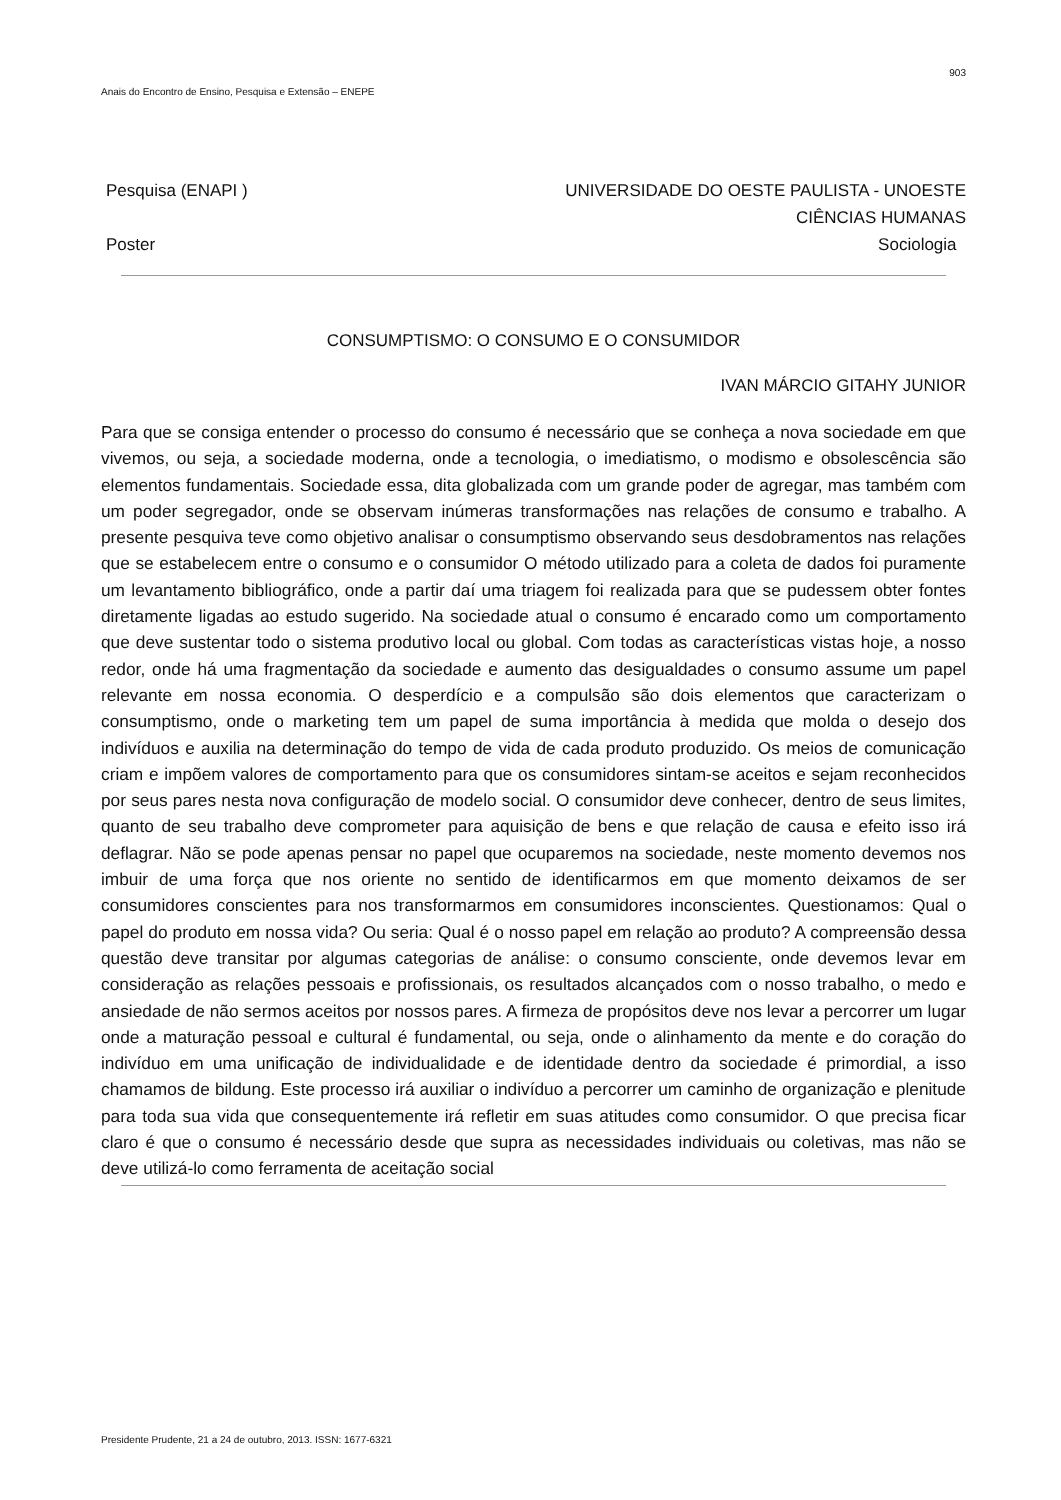903
Anais do Encontro de Ensino, Pesquisa e Extensão – ENEPE
Pesquisa (ENAPI )
Poster
UNIVERSIDADE DO OESTE PAULISTA - UNOESTE
CIÊNCIAS HUMANAS
Sociologia
CONSUMPTISMO: O CONSUMO E O CONSUMIDOR
IVAN MÁRCIO GITAHY JUNIOR
Para que se consiga entender o processo do consumo é necessário que se conheça a nova sociedade em que vivemos, ou seja, a sociedade moderna, onde a tecnologia, o imediatismo, o modismo e obsolescência são elementos fundamentais. Sociedade essa, dita globalizada com um grande poder de agregar, mas também com um poder segregador, onde se observam inúmeras transformações nas relações de consumo e trabalho. A presente pesquiva teve como objetivo analisar o consumptismo observando seus desdobramentos nas relações que se estabelecem entre o consumo e o consumidor O método utilizado para a coleta de dados foi puramente um levantamento bibliográfico, onde a partir daí uma triagem foi realizada para que se pudessem obter fontes diretamente ligadas ao estudo sugerido. Na sociedade atual o consumo é encarado como um comportamento que deve sustentar todo o sistema produtivo local ou global. Com todas as características vistas hoje, a nosso redor, onde há uma fragmentação da sociedade e aumento das desigualdades o consumo assume um papel relevante em nossa economia. O desperdício e a compulsão são dois elementos que caracterizam o consumptismo, onde o marketing tem um papel de suma importância à medida que molda o desejo dos indivíduos e auxilia na determinação do tempo de vida de cada produto produzido. Os meios de comunicação criam e impõem valores de comportamento para que os consumidores sintam-se aceitos e sejam reconhecidos por seus pares nesta nova configuração de modelo social. O consumidor deve conhecer, dentro de seus limites, quanto de seu trabalho deve comprometer para aquisição de bens e que relação de causa e efeito isso irá deflagrar. Não se pode apenas pensar no papel que ocuparemos na sociedade, neste momento devemos nos imbuir de uma força que nos oriente no sentido de identificarmos em que momento deixamos de ser consumidores conscientes para nos transformarmos em consumidores inconscientes. Questionamos: Qual o papel do produto em nossa vida? Ou seria: Qual é o nosso papel em relação ao produto? A compreensão dessa questão deve transitar por algumas categorias de análise: o consumo consciente, onde devemos levar em consideração as relações pessoais e profissionais, os resultados alcançados com o nosso trabalho, o medo e ansiedade de não sermos aceitos por nossos pares. A firmeza de propósitos deve nos levar a percorrer um lugar onde a maturação pessoal e cultural é fundamental, ou seja, onde o alinhamento da mente e do coração do indivíduo em uma unificação de individualidade e de identidade dentro da sociedade é primordial, a isso chamamos de bildung. Este processo irá auxiliar o indivíduo a percorrer um caminho de organização e plenitude para toda sua vida que consequentemente irá refletir em suas atitudes como consumidor. O que precisa ficar claro é que o consumo é necessário desde que supra as necessidades individuais ou coletivas, mas não se deve utilizá-lo como ferramenta de aceitação social
Presidente Prudente, 21 a 24 de outubro, 2013. ISSN: 1677-6321